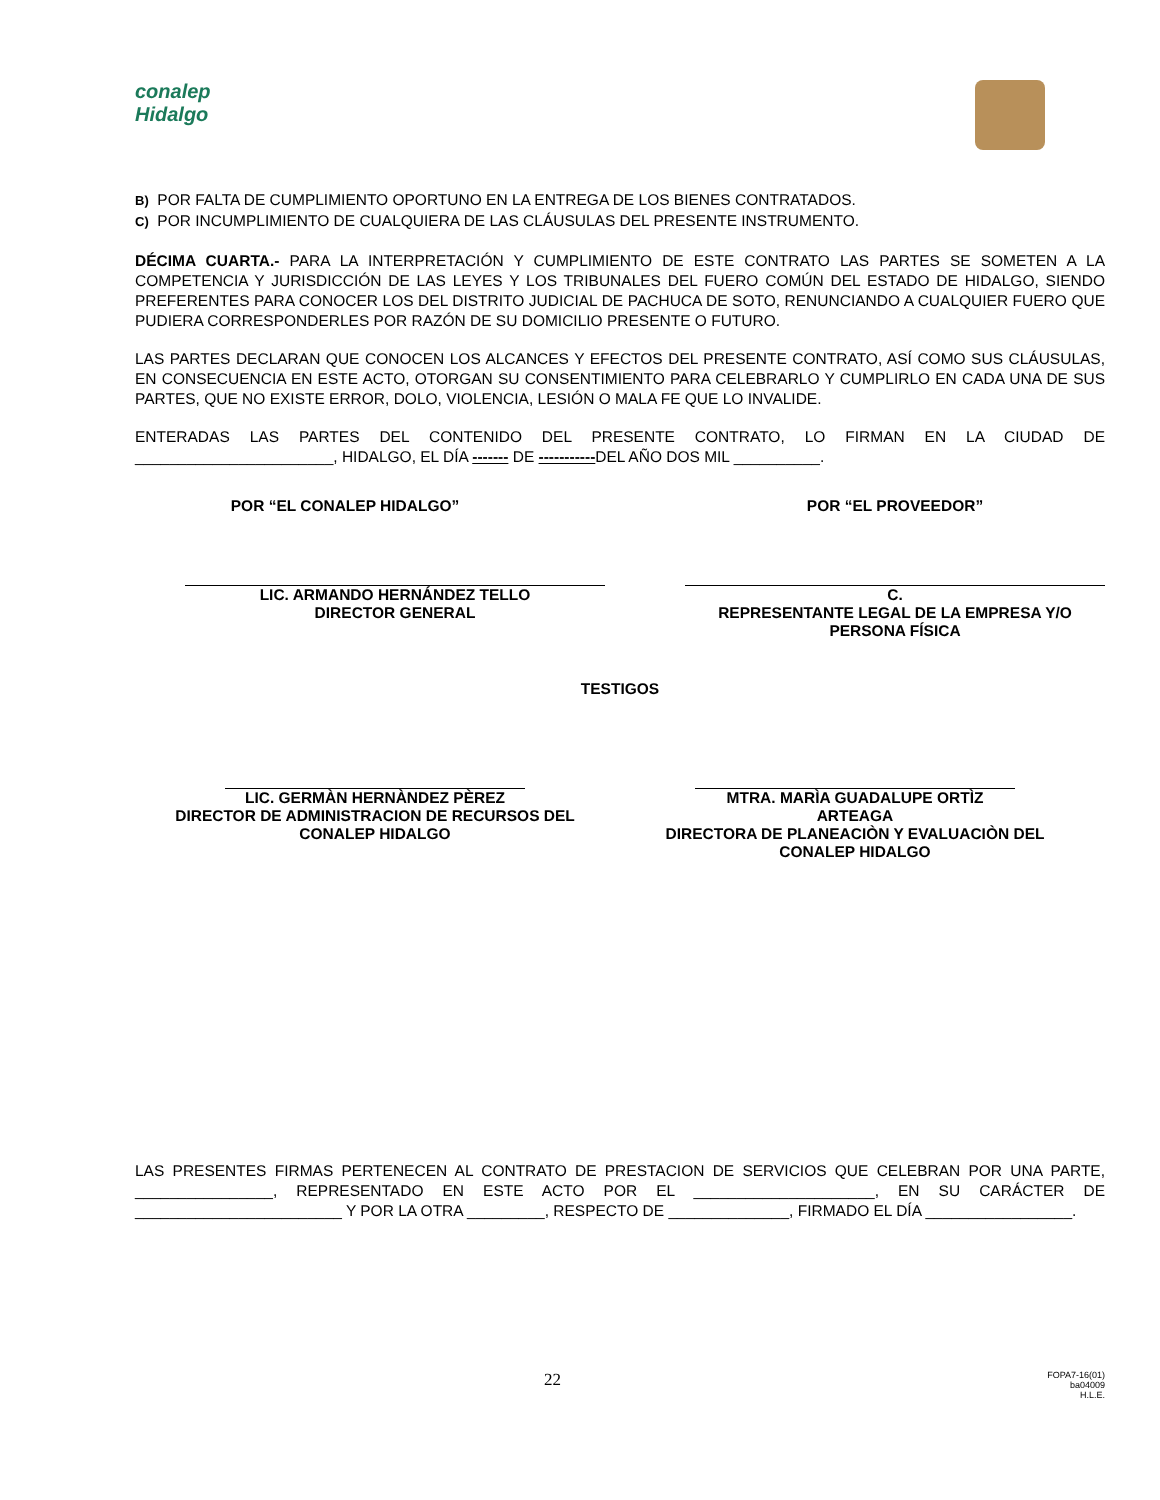conalep
Hidalgo
B) POR FALTA DE CUMPLIMIENTO OPORTUNO EN LA ENTREGA DE LOS BIENES CONTRATADOS.
C) POR INCUMPLIMIENTO DE CUALQUIERA DE LAS CLÁUSULAS DEL PRESENTE INSTRUMENTO.
DÉCIMA CUARTA.- PARA LA INTERPRETACIÓN Y CUMPLIMIENTO DE ESTE CONTRATO LAS PARTES SE SOMETEN A LA COMPETENCIA Y JURISDICCIÓN DE LAS LEYES Y LOS TRIBUNALES DEL FUERO COMÚN DEL ESTADO DE HIDALGO, SIENDO PREFERENTES PARA CONOCER LOS DEL DISTRITO JUDICIAL DE PACHUCA DE SOTO, RENUNCIANDO A CUALQUIER FUERO QUE PUDIERA CORRESPONDERLES POR RAZÓN DE SU DOMICILIO PRESENTE O FUTURO.
LAS PARTES DECLARAN QUE CONOCEN LOS ALCANCES Y EFECTOS DEL PRESENTE CONTRATO, ASÍ COMO SUS CLÁUSULAS, EN CONSECUENCIA EN ESTE ACTO, OTORGAN SU CONSENTIMIENTO PARA CELEBRARLO Y CUMPLIRLO EN CADA UNA DE SUS PARTES, QUE NO EXISTE ERROR, DOLO, VIOLENCIA, LESIÓN O MALA FE QUE LO INVALIDE.
ENTERADAS LAS PARTES DEL CONTENIDO DEL PRESENTE CONTRATO, LO FIRMAN EN LA CIUDAD DE _______________________, HIDALGO, EL DÍA ------- DE -----------DEL AÑO DOS MIL __________.
POR “EL CONALEP HIDALGO” POR “EL PROVEEDOR”
LIC. ARMANDO HERNÁNDEZ TELLO
DIRECTOR GENERAL
C.
REPRESENTANTE LEGAL DE LA EMPRESA Y/O PERSONA FÍSICA
TESTIGOS
LIC. GERMÀN HERNÀNDEZ PÈREZ
DIRECTOR DE ADMINISTRACION DE RECURSOS DEL CONALEP HIDALGO
MTRA. MARÌA GUADALUPE ORTÌZ ARTEAGA
DIRECTORA DE PLANEACIÒN Y EVALUACIÒN DEL CONALEP HIDALGO
LAS PRESENTES FIRMAS PERTENECEN AL CONTRATO DE PRESTACION DE SERVICIOS QUE CELEBRAN POR UNA PARTE, ________________, REPRESENTADO EN ESTE ACTO POR EL _____________________, EN SU CARÁCTER DE ________________________ Y POR LA OTRA _________, RESPECTO DE ______________, FIRMADO EL DÍA _________________.
22
FOPA7-16(01)
ba04009
H.L.E.